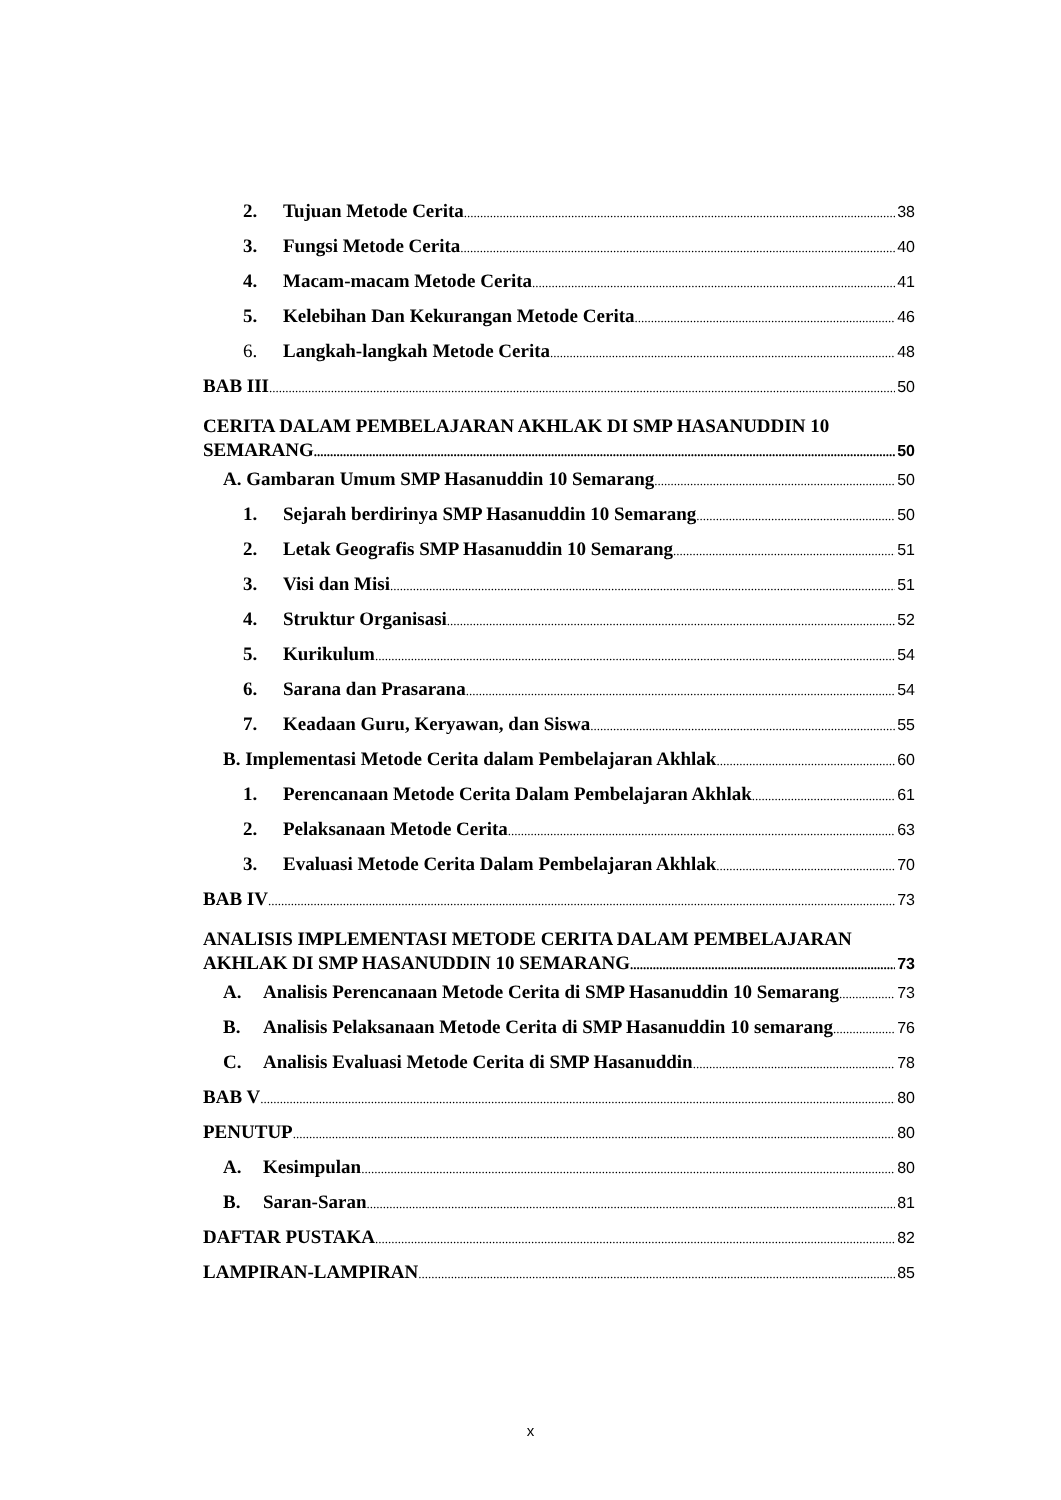2. Tujuan Metode Cerita 38
3. Fungsi Metode Cerita 40
4. Macam-macam Metode Cerita 41
5. Kelebihan Dan Kekurangan Metode Cerita 46
6. Langkah-langkah Metode Cerita 48
BAB III 50
CERITA DALAM PEMBELAJARAN AKHLAK DI SMP HASANUDDIN 10
SEMARANG 50
A. Gambaran Umum SMP Hasanuddin 10 Semarang 50
1. Sejarah berdirinya SMP Hasanuddin 10 Semarang 50
2. Letak Geografis SMP Hasanuddin 10 Semarang 51
3. Visi dan Misi 51
4. Struktur Organisasi 52
5. Kurikulum 54
6. Sarana dan Prasarana 54
7. Keadaan Guru, Keryawan, dan Siswa 55
B. Implementasi Metode Cerita dalam Pembelajaran Akhlak 60
1. Perencanaan Metode Cerita Dalam Pembelajaran Akhlak 61
2. Pelaksanaan Metode Cerita 63
3. Evaluasi Metode Cerita Dalam Pembelajaran Akhlak 70
BAB IV 73
ANALISIS IMPLEMENTASI METODE CERITA DALAM PEMBELAJARAN
AKHLAK DI SMP HASANUDDIN 10 SEMARANG 73
A. Analisis Perencanaan Metode Cerita di SMP Hasanuddin 10 Semarang 73
B. Analisis Pelaksanaan Metode Cerita di SMP Hasanuddin 10 semarang 76
C. Analisis Evaluasi Metode Cerita di SMP Hasanuddin 78
BAB V 80
PENUTUP 80
A. Kesimpulan 80
B. Saran-Saran 81
DAFTAR PUSTAKA 82
LAMPIRAN-LAMPIRAN 85
x